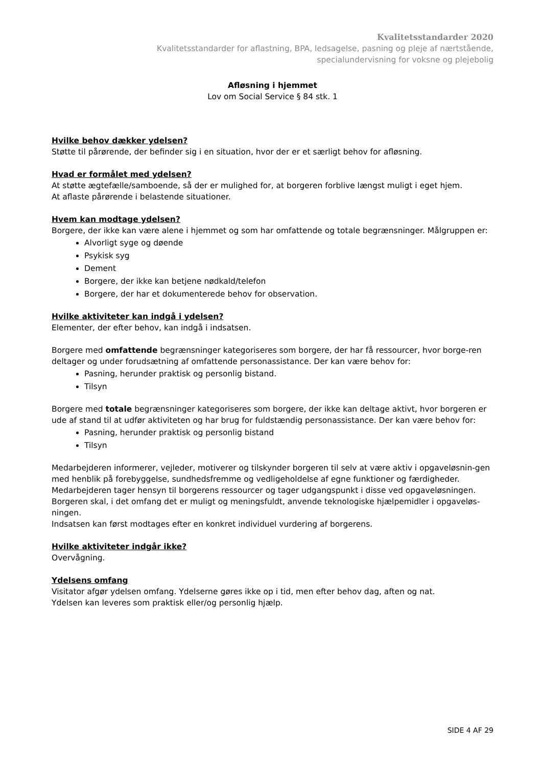Kvalitetsstandarder 2020
Kvalitetsstandarder for aflastning, BPA, ledsagelse, pasning og pleje af nærtstående,
specialundervisning for voksne og plejebolig
Afløsning i hjemmet
Lov om Social Service § 84 stk. 1
Hvilke behov dækker ydelsen?
Støtte til pårørende, der befinder sig i en situation, hvor der er et særligt behov for afløsning.
Hvad er formålet med ydelsen?
At støtte ægtefælle/samboende, så der er mulighed for, at borgeren forblive længst muligt i eget hjem.
At aflaste pårørende i belastende situationer.
Hvem kan modtage ydelsen?
Borgere, der ikke kan være alene i hjemmet og som har omfattende og totale begrænsninger. Målgruppen er:
Alvorligt syge og døende
Psykisk syg
Dement
Borgere, der ikke kan betjene nødkald/telefon
Borgere, der har et dokumenterede behov for observation.
Hvilke aktiviteter kan indgå i ydelsen?
Elementer, der efter behov, kan indgå i indsatsen.
Borgere med omfattende begrænsninger kategoriseres som borgere, der har få ressourcer, hvor borge-ren deltager og under forudsætning af omfattende personassistance. Der kan være behov for:
Pasning, herunder praktisk og personlig bistand.
Tilsyn
Borgere med totale begrænsninger kategoriseres som borgere, der ikke kan deltage aktivt, hvor borgeren er ude af stand til at udfør aktiviteten og har brug for fuldstændig personassistance. Der kan være behov for:
Pasning, herunder praktisk og personlig bistand
Tilsyn
Medarbejderen informerer, vejleder, motiverer og tilskynder borgeren til selv at være aktiv i opgaveløsnin-gen
med henblik på forebyggelse, sundhedsfremme og vedligeholdelse af egne funktioner og færdigheder.
Medarbejderen tager hensyn til borgerens ressourcer og tager udgangspunkt i disse ved opgaveløsningen.
Borgeren skal, i det omfang det er muligt og meningsfuldt, anvende teknologiske hjælpemidler i opgaveløs-ningen.
Indsatsen kan først modtages efter en konkret individuel vurdering af borgerens.
Hvilke aktiviteter indgår ikke?
Overvågning.
Ydelsens omfang
Visitator afgør ydelsen omfang. Ydelserne gøres ikke op i tid, men efter behov dag, aften og nat.
Ydelsen kan leveres som praktisk eller/og personlig hjælp.
SIDE 4 AF 29